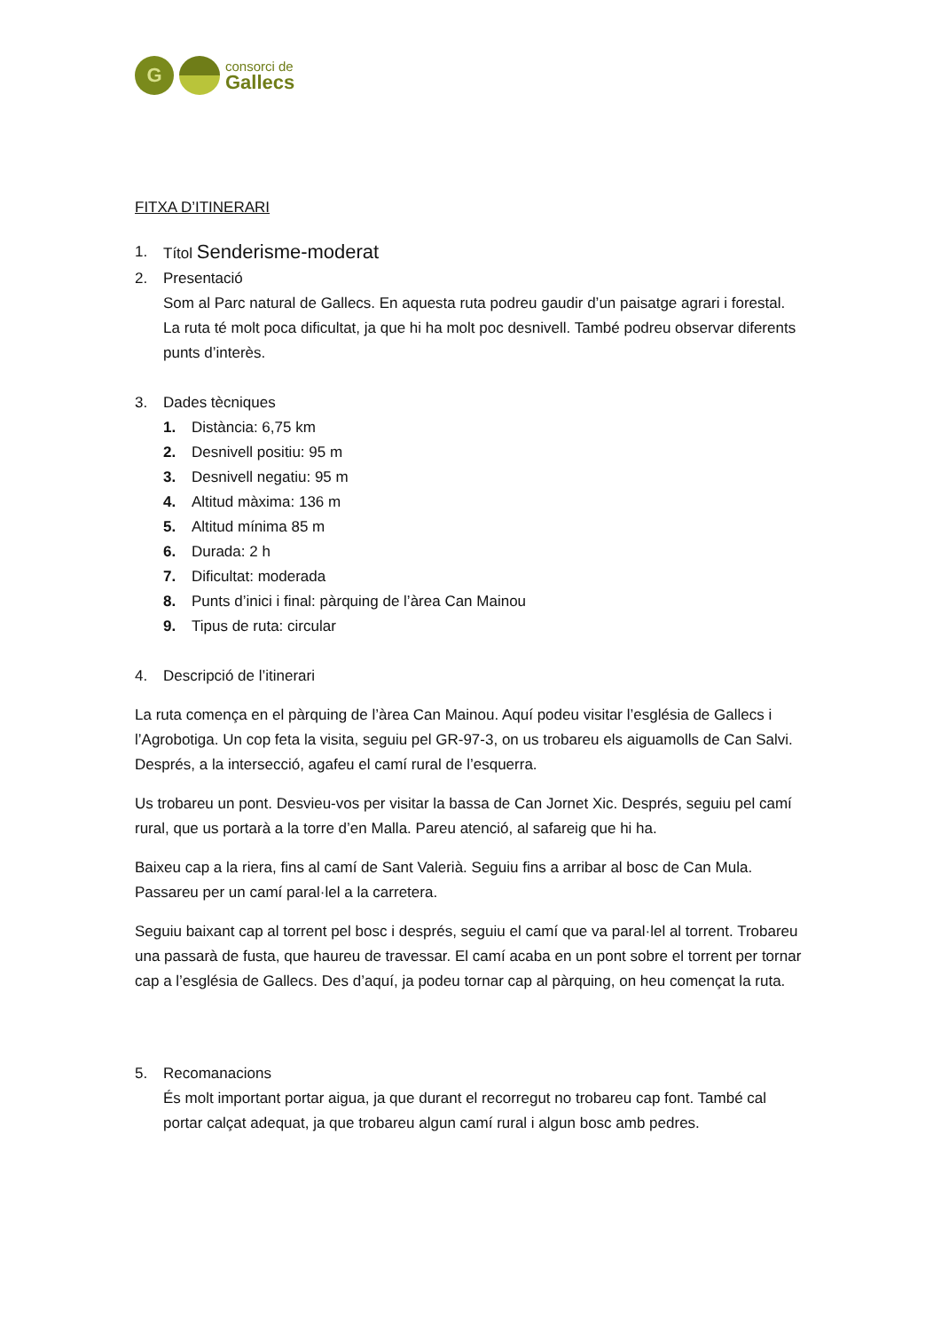G
consorci de
Gallecs
FITXA D’ITINERARI
1. Títol Senderisme-moderat
2. Presentació
Som al Parc natural de Gallecs. En aquesta ruta podreu gaudir d’un paisatge agrari i forestal.
La ruta té molt poca dificultat, ja que hi ha molt poc desnivell. També podreu observar diferents punts d’interès.
3. Dades tècniques
1. Distància: 6,75 km
2. Desnivell positiu: 95 m
3. Desnivell negatiu: 95 m
4. Altitud màxima: 136 m
5. Altitud mínima 85 m
6. Durada: 2 h
7. Dificultat: moderada
8. Punts d’inici i final: pàrquing de l’àrea Can Mainou
9. Tipus de ruta: circular
4. Descripció de l’itinerari
La ruta comença en el pàrquing de l’àrea Can Mainou. Aquí podeu visitar l’església de Gallecs i l’Agrobotiga. Un cop feta la visita, seguiu pel GR-97-3, on us trobareu els aiguamolls de Can Salvi. Després, a la intersecció, agafeu el camí rural de l’esquerra.
Us trobareu un pont. Desvieu-vos per visitar la bassa de Can Jornet Xic. Després, seguiu pel camí rural, que us portarà a la torre d’en Malla. Pareu atenció, al safareig que hi ha.
Baixeu cap a la riera, fins al camí de Sant Valerià. Seguiu fins a arribar al bosc de Can Mula. Passareu per un camí paral·lel a la carretera.
Seguiu baixant cap al torrent pel bosc i després, seguiu el camí que va paral·lel al torrent. Trobareu una passarà de fusta, que haureu de travessar. El camí acaba en un pont sobre el torrent per tornar cap a l’església de Gallecs. Des d’aquí, ja podeu tornar cap al pàrquing, on heu començat la ruta.
5. Recomanacions
És molt important portar aigua, ja que durant el recorregut no trobareu cap font. També cal portar calçat adequat, ja que trobareu algun camí rural i algun bosc amb pedres.